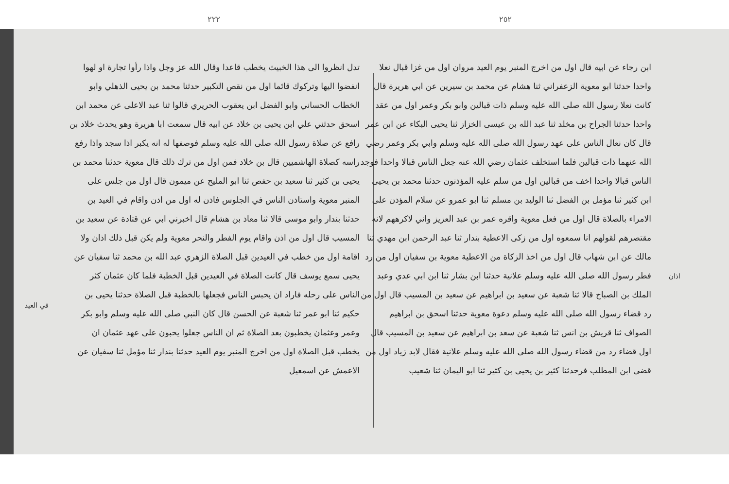في العيد
٢٢٢
تدل انظروا الى هذا الخبيث يخطب قاعدا وقال الله عز وجل واذا رأوا تجارة او لهوا انفضوا اليها وتركوك قائما اول من نقص التكبير حدثنا محمد بن يحيى الذهلي وابو الخطاب الحساني وابو الفضل ابن يعقوب الحريري قالوا ثنا عبد الاعلى عن محمد ابن اسحق حدثني علي ابن يحيى بن خلاد عن ابيه قال سمعت ابا هريرة وهو يحدث خلاد بن رافع عن صلاة رسول الله صلى الله عليه وسلم فوصفها له انه يكبر اذا سجد واذا رفع راسه كصلاة الهاشميين قال بن خلاد فمن اول من ترك ذلك قال معوية حدثنا محمد بن يحيى بن كثير ثنا سعيد بن حفص ثنا ابو المليح عن ميمون قال اول من جلس على المنبر معوية واستاذن الناس في الجلوس فاذن له اول من اذن واقام في العيد بن حدثنا بندار وابو موسى قالا ثنا معاذ بن هشام قال اخبرني ابي عن قتادة عن سعيد بن المسيب قال اول من اذن واقام يوم الفطر والنحر معوية ولم يكن قبل ذلك اذان ولا اقامة اول من خطب في العيدين قبل الصلاة الزهري عبد الله بن محمد ثنا سفيان عن يحيى سمع يوسف قال كانت الصلاة في العيدين قبل الخطبة فلما كان عثمان كثر الناس على رحله فاراد ان يحبس الناس فجعلها بالخطبة قبل الصلاة حدثنا يحيى بن حكيم ثنا ابو عمر ثنا شعبة عن الحسن قال كان النبي صلى الله عليه وسلم وابو بكر وعمر وعثمان يخطبون بعد الصلاة ثم ان الناس جعلوا يحبون على عهد عثمان ان يخطب قبل الصلاة اول من اخرج المنبر يوم العيد حدثنا بندار ثنا مؤمل ثنا سفيان عن الاعمش عن اسمعيل
٢٥٢
ابن رجاء عن ابيه قال اول من اخرج المنبر يوم العيد مروان اول من غزا قبال نعلا واحدا حدثنا ابو معوية الزعفراني ثنا هشام عن محمد بن سيرين عن ابي هريرة قال كانت نعلا رسول الله صلى الله عليه وسلم ذات قبالين وابو بكر وعمر اول من عقد واحدا حدثنا الجراح بن مخلد ثنا عبد الله بن عيسى الخزاز ثنا يحيى البكاء عن ابن عمر قال كان نعال الناس على عهد رسول الله صلى الله عليه وسلم وابي بكر وعمر رضي الله عنهما ذات قبالين فلما استخلف عثمان رضي الله عنه جعل الناس قبالا واحدا فوجد الناس قبالا واحدا اخف من قبالين اول من سلم عليه المؤذنون حدثنا محمد بن يحيى ابن كثير ثنا مؤمل بن الفضل ثنا الوليد بن مسلم ثنا ابو عمرو عن سلام المؤذن على الامراء بالصلاة قال اول من فعل معوية واقره عمر بن عبد العزيز واني لاكرههم لانه مقتصرهم لقولهم انا سمعوه اول من زكى الاعطية بندار ثنا عبد الرحمن ابن مهدي ثنا مالك عن ابن شهاب قال اول من اخذ الزكاة من الاعطية معوية بن سفيان اول من رد فطر رسول الله صلى الله عليه وسلم علانية حدثنا ابن بشار ثنا ابن ابي عدي وعبد الملك بن الصباح قالا ثنا شعبة عن سعيد بن ابراهيم عن سعيد بن المسيب قال اول من رد قضاء رسول الله صلى الله عليه وسلم دعوة معوية حدثنا اسحق بن ابراهيم الصواف ثنا قريش بن انس ثنا شعبة عن سعد بن ابراهيم عن سعيد بن المسيب قال اول قضاء رد من قضاء رسول الله صلى الله عليه وسلم علانية فقال لابد زياد اول من قضى ابن المطلب فرحدثنا كثير بن يحيى بن كثير ثنا ابو اليمان ثنا شعيب
اذان